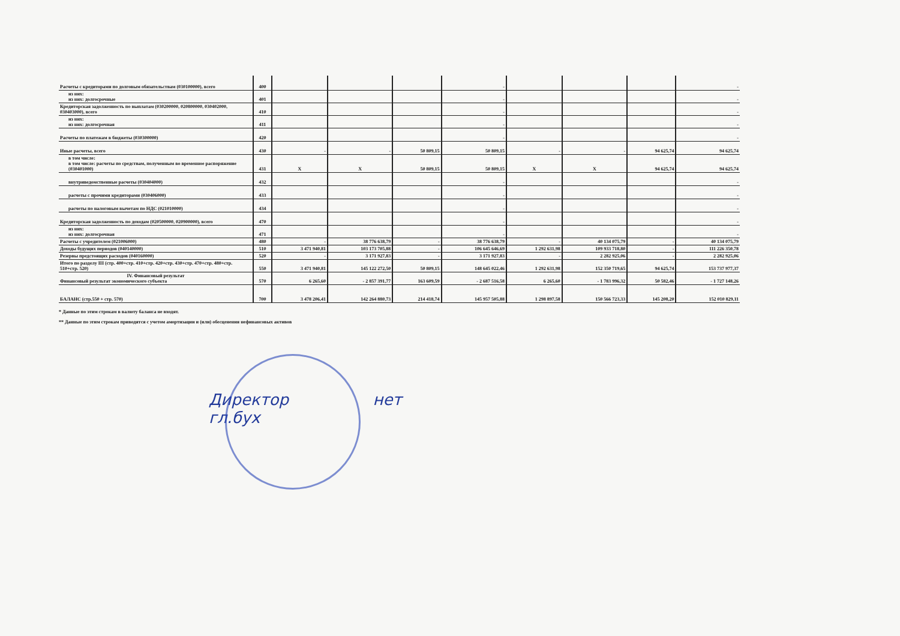| Расчеты с кредиторами по долговым обязательствам (030100000), всего | 400 | | | | - | | | | - |
| из них: из них: долгосрочные | 401 | | | | - | | | | - |
| Кредиторская задолженность по выплатам (030200000, 020800000, 030402000, 030403000), всего | 410 | | | | - | | | | - |
| из них: из них: долгосрочная | 411 | | | | - | | | | - |
| Расчеты по платежам в бюджеты (030300000) | 420 | | | | - | | | | - |
| Иные расчеты, всего | 430 | - | - | 50 809,15 | 50 809,15 | - | - | 94 625,74 | 94 625,74 |
| в том числе: в том числе: расчеты по средствам, полученным во временное распоряжение (030401000) | 431 | X | X | 50 809,15 | 50 809,15 | X | X | 94 625,74 | 94 625,74 |
| внутриведомственные расчеты (030404000) | 432 | | | | - | | | | - |
| расчеты с прочими кредиторами (030406000) | 433 | | | | - | | | | - |
| расчеты по налоговым вычетам по НДС (021010000) | 434 | | | | - | | | | - |
| Кредиторская задолженность по доходам (020500000, 020900000), всего | 470 | | | | - | | | | - |
| из них: из них: долгосрочная | 471 | | | | - | | | | - |
| Расчеты с учредителем (021006000) | 480 | - | 38 776 638,79 | - | 38 776 638,79 | - | 40 134 075,79 | - | 40 134 075,79 |
| Доходы будущих периодов (040140000) | 510 | 3 471 940,81 | 103 173 705,88 | - | 106 645 646,69 | 1 292 631,98 | 109 933 718,80 | - | 111 226 350,78 |
| Резервы предстоящих расходов (040160000) | 520 | - | 3 171 927,83 | - | 3 171 927,83 | - | 2 282 925,06 | - | 2 282 925,06 |
| Итого по разделу III (стр. 400+стр. 410+стр. 420+стр. 430+стр. 470+стр. 480+стр. 510+стр. 520) | 550 | 3 471 940,81 | 145 122 272,50 | 50 809,15 | 148 645 022,46 | 1 292 631,98 | 152 350 719,65 | 94 625,74 | 153 737 977,37 |
| IV. Финансовый результат Финансовый результат экономического субъекта | 570 | 6 265,60 | - 2 857 391,77 | 163 609,59 | - 2 687 516,58 | 6 265,60 | - 1 783 996,32 | 50 582,46 | - 1 727 148,26 |
| БАЛАНС (стр.550 + стр. 570) | 700 | 3 478 206,41 | 142 264 880,73 | 214 418,74 | 145 957 505,88 | 1 298 897,58 | 150 566 723,33 | 145 208,20 | 152 010 829,11 |
* Данные по этим строкам в валюту баланса не входят.
** Данные по этим строкам приводятся с учетом амортизации и (или) обесценения нефинансовых активов
Директор нет
гл.бух